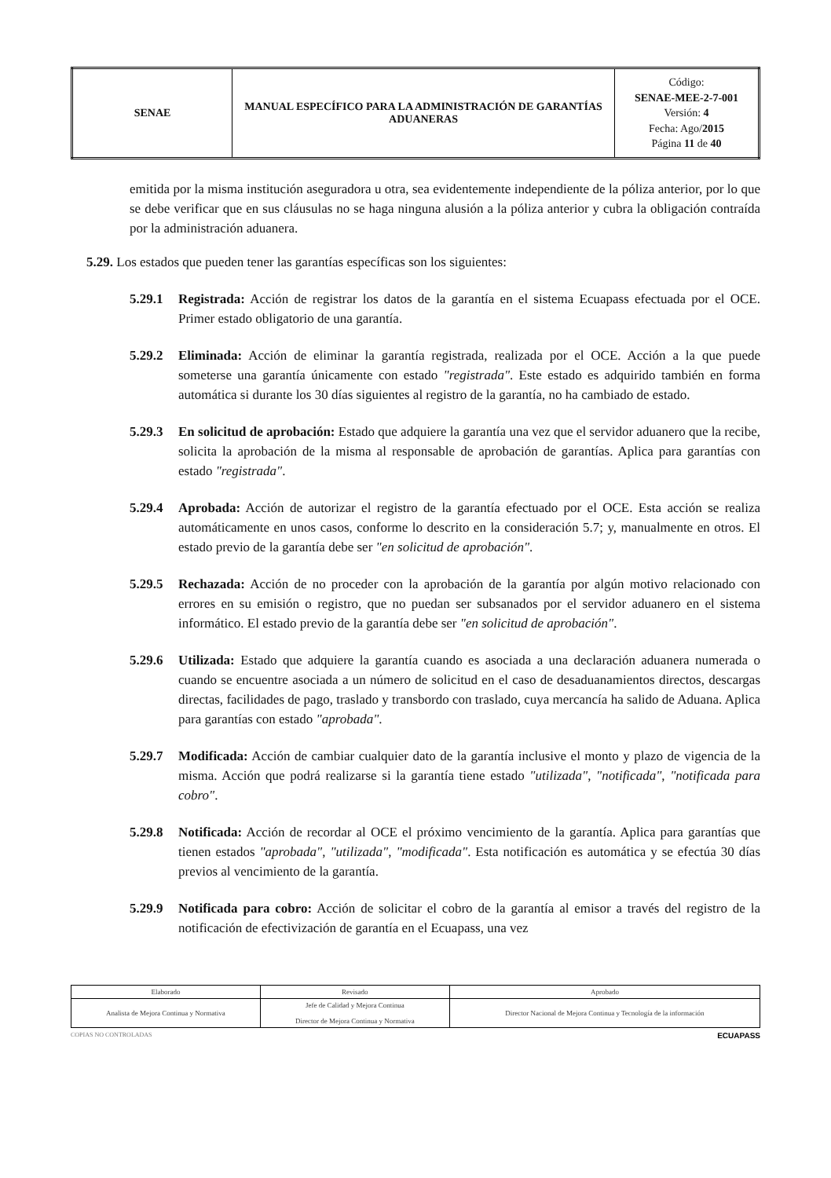| SENAE | MANUAL ESPECÍFICO PARA LA ADMINISTRACIÓN DE GARANTÍAS ADUANERAS | Código: SENAE-MEE-2-7-001 Versión: 4 Fecha: Ago/ 2015 Página 11 de 40 |
emitida por la misma institución aseguradora u otra, sea evidentemente independiente de la póliza anterior, por lo que se debe verificar que en sus cláusulas no se haga ninguna alusión a la póliza anterior y cubra la obligación contraída por la administración aduanera.
5.29. Los estados que pueden tener las garantías específicas son los siguientes:
5.29.1 Registrada: Acción de registrar los datos de la garantía en el sistema Ecuapass efectuada por el OCE. Primer estado obligatorio de una garantía.
5.29.2 Eliminada: Acción de eliminar la garantía registrada, realizada por el OCE. Acción a la que puede someterse una garantía únicamente con estado "registrada". Este estado es adquirido también en forma automática si durante los 30 días siguientes al registro de la garantía, no ha cambiado de estado.
5.29.3 En solicitud de aprobación: Estado que adquiere la garantía una vez que el servidor aduanero que la recibe, solicita la aprobación de la misma al responsable de aprobación de garantías. Aplica para garantías con estado "registrada".
5.29.4 Aprobada: Acción de autorizar el registro de la garantía efectuado por el OCE. Esta acción se realiza automáticamente en unos casos, conforme lo descrito en la consideración 5.7; y, manualmente en otros. El estado previo de la garantía debe ser "en solicitud de aprobación".
5.29.5 Rechazada: Acción de no proceder con la aprobación de la garantía por algún motivo relacionado con errores en su emisión o registro, que no puedan ser subsanados por el servidor aduanero en el sistema informático. El estado previo de la garantía debe ser "en solicitud de aprobación".
5.29.6 Utilizada: Estado que adquiere la garantía cuando es asociada a una declaración aduanera numerada o cuando se encuentre asociada a un número de solicitud en el caso de desaduanamientos directos, descargas directas, facilidades de pago, traslado y transbordo con traslado, cuya mercancía ha salido de Aduana. Aplica para garantías con estado "aprobada".
5.29.7 Modificada: Acción de cambiar cualquier dato de la garantía inclusive el monto y plazo de vigencia de la misma. Acción que podrá realizarse si la garantía tiene estado "utilizada", "notificada", "notificada para cobro".
5.29.8 Notificada: Acción de recordar al OCE el próximo vencimiento de la garantía. Aplica para garantías que tienen estados "aprobada", "utilizada", "modificada". Esta notificación es automática y se efectúa 30 días previos al vencimiento de la garantía.
5.29.9 Notificada para cobro: Acción de solicitar el cobro de la garantía al emisor a través del registro de la notificación de efectivización de garantía en el Ecuapass, una vez
| Elaborado | Revisado | Aprobado |
| Analista de Mejora Continua y Normativa | Jefe de Calidad y Mejora Continua Director de Mejora Continua y Normativa | Director Nacional de Mejora Continua y Tecnología de la información |
COPIAS NO CONTROLADAS ECUAPASS